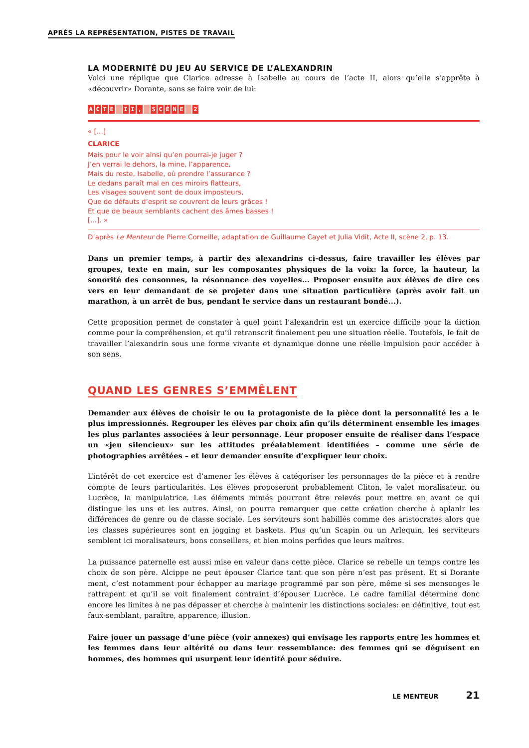APRÈS LA REPRÉSENTATION, PISTES DE TRAVAIL
LA MODERNITÉ DU JEU AU SERVICE DE L’ALEXANDRIN
Voici une réplique que Clarice adresse à Isabelle au cours de l’acte II, alors qu’elle s’apprête à «découvrir» Dorante, sans se faire voir de lui:
ACTE I I, SCÈNE 2
« [...]
CLARICE
Mais pour le voir ainsi qu’en pourrai-je juger ?
J’en verrai le dehors, la mine, l’apparence,
Mais du reste, Isabelle, où prendre l’assurance ?
Le dedans paraît mal en ces miroirs flatteurs,
Les visages souvent sont de doux imposteurs,
Que de défauts d’esprit se couvrent de leurs grâces !
Et que de beaux semblants cachent des âmes basses !
[...]. »
D’après Le Menteur de Pierre Corneille, adaptation de Guillaume Cayet et Julia Vidit, Acte II, scène 2, p. 13.
Dans un premier temps, à partir des alexandrins ci-dessus, faire travailler les élèves par groupes, texte en main, sur les composantes physiques de la voix: la force, la hauteur, la sonorité des consonnes, la résonnance des voyelles... Proposer ensuite aux élèves de dire ces vers en leur demandant de se projeter dans une situation particulière (après avoir fait un marathon, à un arrêt de bus, pendant le service dans un restaurant bondé...).
Cette proposition permet de constater à quel point l’alexandrin est un exercice difficile pour la diction comme pour la compréhension, et qu’il retranscrit finalement peu une situation réelle. Toutefois, le fait de travailler l’alexandrin sous une forme vivante et dynamique donne une réelle impulsion pour accéder à son sens.
QUAND LES GENRES S’EMMÊLENT
Demander aux élèves de choisir le ou la protagoniste de la pièce dont la personnalité les a le plus impressionnés. Regrouper les élèves par choix afin qu’ils déterminent ensemble les images les plus parlantes associées à leur personnage. Leur proposer ensuite de réaliser dans l’espace un «jeu silencieux» sur les attitudes préalablement identifiées – comme une série de photographies arrêtées – et leur demander ensuite d’expliquer leur choix.
L’intérêt de cet exercice est d’amener les élèves à catégoriser les personnages de la pièce et à rendre compte de leurs particularités. Les élèves proposeront probablement Cliton, le valet moralisateur, ou Lucrèce, la manipulatrice. Les éléments mimés pourront être relevés pour mettre en avant ce qui distingue les uns et les autres. Ainsi, on pourra remarquer que cette création cherche à aplanir les différences de genre ou de classe sociale. Les serviteurs sont habillés comme des aristocrates alors que les classes supérieures sont en jogging et baskets. Plus qu’un Scapin ou un Arlequin, les serviteurs semblent ici moralisateurs, bons conseillers, et bien moins perfides que leurs maîtres.
La puissance paternelle est aussi mise en valeur dans cette pièce. Clarice se rebelle un temps contre les choix de son père. Alcippe ne peut épouser Clarice tant que son père n’est pas présent. Et si Dorante ment, c’est notamment pour échapper au mariage programmé par son père, même si ses mensonges le rattrapent et qu’il se voit finalement contraint d’épouser Lucrèce. Le cadre familial détermine donc encore les limites à ne pas dépasser et cherche à maintenir les distinctions sociales: en définitive, tout est faux-semblant, paraître, apparence, illusion.
Faire jouer un passage d’une pièce (voir annexes) qui envisage les rapports entre les hommes et les femmes dans leur altérité ou dans leur ressemblance: des femmes qui se déguisent en hommes, des hommes qui usurpent leur identité pour séduire.
LE MENTEUR 21